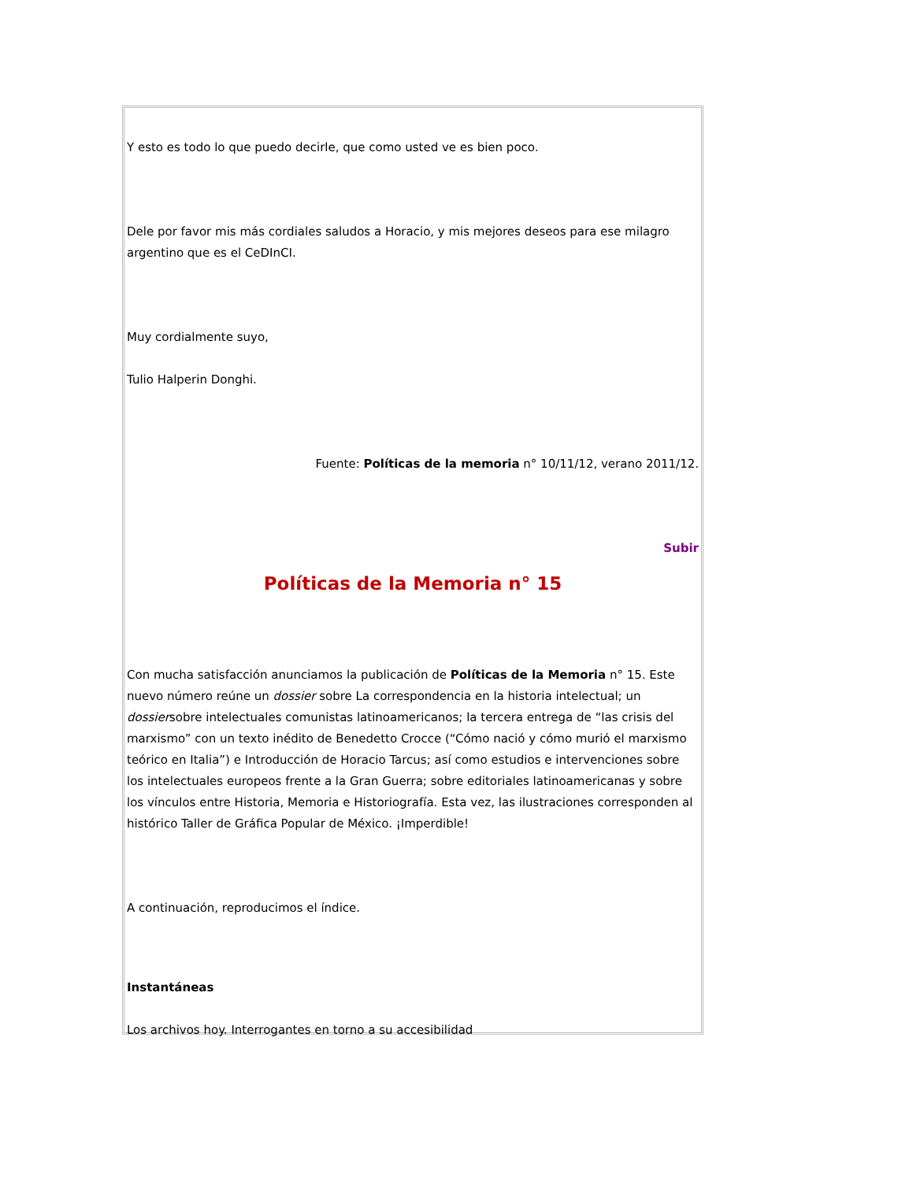Y esto es todo lo que puedo decirle, que como usted ve es bien poco.
Dele por favor mis más cordiales saludos a Horacio, y mis mejores deseos para ese milagro argentino que es el CeDInCI.
Muy cordialmente suyo,
Tulio Halperin Donghi.
Fuente: Políticas de la memoria n° 10/11/12, verano 2011/12.
Subir
Políticas de la Memoria n° 15
Con mucha satisfacción anunciamos la publicación de Políticas de la Memoria n° 15. Este nuevo número reúne un dossier sobre La correspondencia en la historia intelectual; un dossiersobre intelectuales comunistas latinoamericanos; la tercera entrega de “las crisis del marxismo” con un texto inédito de Benedetto Crocce (“Cómo nació y cómo murió el marxismo teórico en Italia”) e Introducción de Horacio Tarcus; así como estudios e intervenciones sobre los intelectuales europeos frente a la Gran Guerra; sobre editoriales latinoamericanas y sobre los vínculos entre Historia, Memoria e Historiografía. Esta vez, las ilustraciones corresponden al histórico Taller de Gráfica Popular de México. ¡Imperdible!
A continuación, reproducimos el índice.
Instantáneas
Los archivos hoy. Interrogantes en torno a su accesibilidad